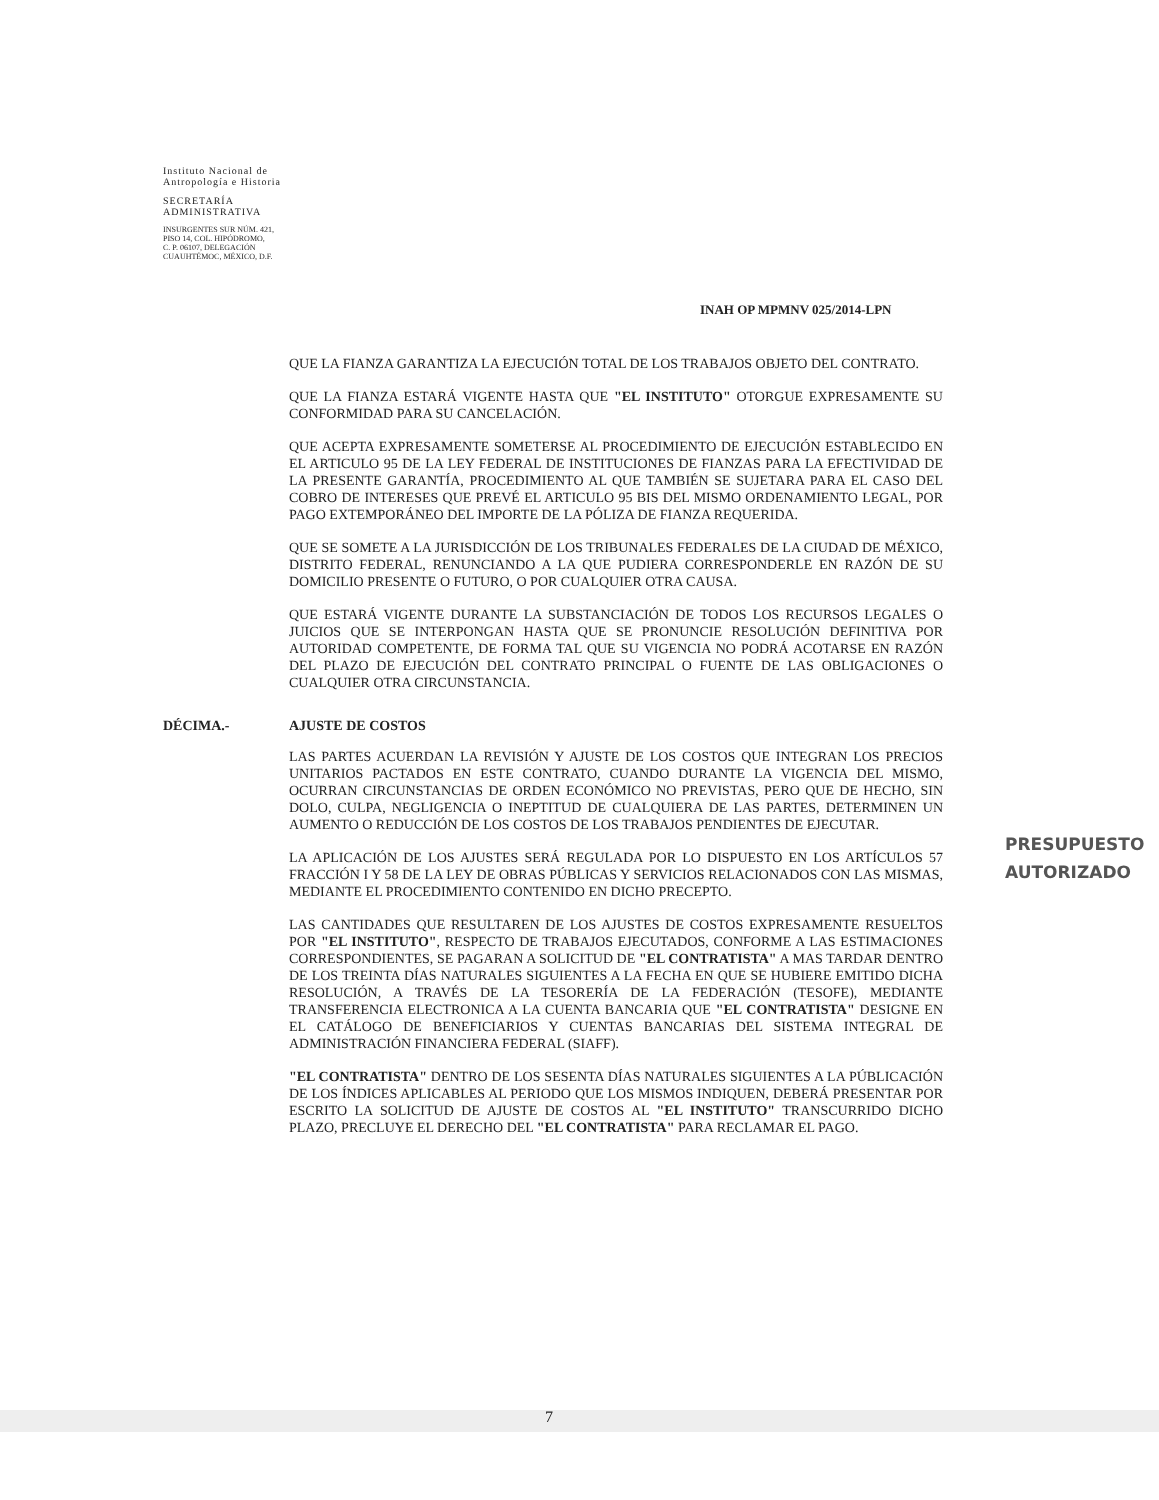Instituto Nacional de
Antropología e Historia
SECRETARÍA
ADMINISTRATIVA
INSURGENTES SUR NÚM. 421,
PISO 14, COL. HIPÓDROMO,
C. P. 06107, DELEGACIÓN
CUAUHTÉMOC, MÉXICO, D.F.
INAH OP MPMNV 025/2014-LPN
QUE LA FIANZA GARANTIZA LA EJECUCIÓN TOTAL DE LOS TRABAJOS OBJETO DEL CONTRATO.
QUE LA FIANZA ESTARÁ VIGENTE HASTA QUE "EL INSTITUTO" OTORGUE EXPRESAMENTE SU CONFORMIDAD PARA SU CANCELACIÓN.
QUE ACEPTA EXPRESAMENTE SOMETERSE AL PROCEDIMIENTO DE EJECUCIÓN ESTABLECIDO EN EL ARTICULO 95 DE LA LEY FEDERAL DE INSTITUCIONES DE FIANZAS PARA LA EFECTIVIDAD DE LA PRESENTE GARANTÍA, PROCEDIMIENTO AL QUE TAMBIÉN SE SUJETARA PARA EL CASO DEL COBRO DE INTERESES QUE PREVÉ EL ARTICULO 95 BIS DEL MISMO ORDENAMIENTO LEGAL, POR PAGO EXTEMPORÁNEO DEL IMPORTE DE LA PÓLIZA DE FIANZA REQUERIDA.
QUE SE SOMETE A LA JURISDICCIÓN DE LOS TRIBUNALES FEDERALES DE LA CIUDAD DE MÉXICO, DISTRITO FEDERAL, RENUNCIANDO A LA QUE PUDIERA CORRESPONDERLE EN RAZÓN DE SU DOMICILIO PRESENTE O FUTURO, O POR CUALQUIER OTRA CAUSA.
QUE ESTARÁ VIGENTE DURANTE LA SUBSTANCIACIÓN DE TODOS LOS RECURSOS LEGALES O JUICIOS QUE SE INTERPONGAN HASTA QUE SE PRONUNCIE RESOLUCIÓN DEFINITIVA POR AUTORIDAD COMPETENTE, DE FORMA TAL QUE SU VIGENCIA NO PODRÁ ACOTARSE EN RAZÓN DEL PLAZO DE EJECUCIÓN DEL CONTRATO PRINCIPAL O FUENTE DE LAS OBLIGACIONES O CUALQUIER OTRA CIRCUNSTANCIA.
DÉCIMA.- AJUSTE DE COSTOS
LAS PARTES ACUERDAN LA REVISIÓN Y AJUSTE DE LOS COSTOS QUE INTEGRAN LOS PRECIOS UNITARIOS PACTADOS EN ESTE CONTRATO, CUANDO DURANTE LA VIGENCIA DEL MISMO, OCURRAN CIRCUNSTANCIAS DE ORDEN ECONÓMICO NO PREVISTAS, PERO QUE DE HECHO, SIN DOLO, CULPA, NEGLIGENCIA O INEPTITUD DE CUALQUIERA DE LAS PARTES, DETERMINEN UN AUMENTO O REDUCCIÓN DE LOS COSTOS DE LOS TRABAJOS PENDIENTES DE EJECUTAR.
LA APLICACIÓN DE LOS AJUSTES SERÁ REGULADA POR LO DISPUESTO EN LOS ARTÍCULOS 57 FRACCIÓN I Y 58 DE LA LEY DE OBRAS PÚBLICAS Y SERVICIOS RELACIONADOS CON LAS MISMAS, MEDIANTE EL PROCEDIMIENTO CONTENIDO EN DICHO PRECEPTO.
LAS CANTIDADES QUE RESULTAREN DE LOS AJUSTES DE COSTOS EXPRESAMENTE RESUELTOS POR "EL INSTITUTO", RESPECTO DE TRABAJOS EJECUTADOS, CONFORME A LAS ESTIMACIONES CORRESPONDIENTES, SE PAGARAN A SOLICITUD DE "EL CONTRATISTA" A MAS TARDAR DENTRO DE LOS TREINTA DÍAS NATURALES SIGUIENTES A LA FECHA EN QUE SE HUBIERE EMITIDO DICHA RESOLUCIÓN, A TRAVÉS DE LA TESORERÍA DE LA FEDERACIÓN (TESOFE), MEDIANTE TRANSFERENCIA ELECTRONICA A LA CUENTA BANCARIA QUE "EL CONTRATISTA" DESIGNE EN EL CATÁLOGO DE BENEFICIARIOS Y CUENTAS BANCARIAS DEL SISTEMA INTEGRAL DE ADMINISTRACIÓN FINANCIERA FEDERAL (SIAFF).
"EL CONTRATISTA" DENTRO DE LOS SESENTA DÍAS NATURALES SIGUIENTES A LA PÚBLICACIÓN DE LOS ÍNDICES APLICABLES AL PERIODO QUE LOS MISMOS INDIQUEN, DEBERÁ PRESENTAR POR ESCRITO LA SOLICITUD DE AJUSTE DE COSTOS AL "EL INSTITUTO" TRANSCURRIDO DICHO PLAZO, PRECLUYE EL DERECHO DEL "EL CONTRATISTA" PARA RECLAMAR EL PAGO.
PRESUPUESTO
AUTORIZADO
7